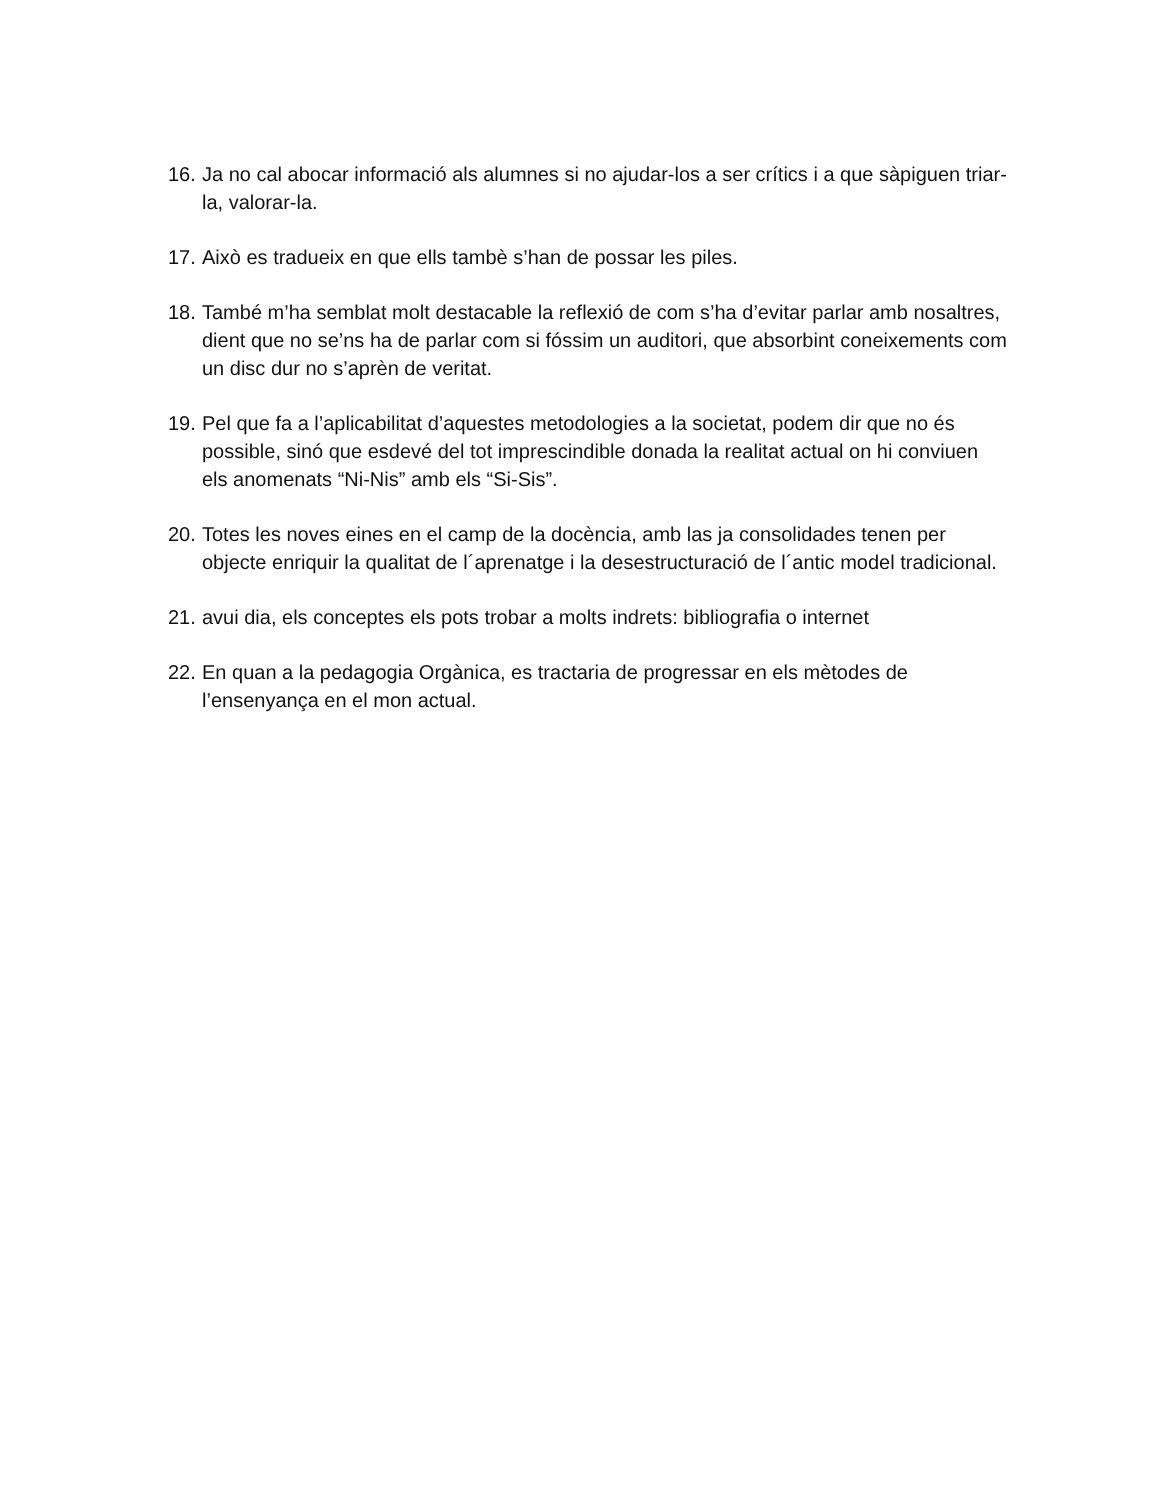16. Ja no cal abocar informació als alumnes si no ajudar-los a ser crítics i a que sàpiguen triar-la, valorar-la.
17. Això es tradueix en que ells tambè s’han de possar les piles.
18. També m’ha semblat molt destacable la reflexió de com s’ha d’evitar parlar amb nosaltres, dient que no se’ns ha de parlar com si fóssim un auditori, que absorbint coneixements com un disc dur no s’aprèn de veritat.
19. Pel que fa a l’aplicabilitat d’aquestes metodologies a la societat, podem dir que no és possible, sinó que esdevé del tot imprescindible donada la realitat actual on hi conviuen els anomenats “Ni-Nis” amb els “Si-Sis”.
20. Totes les noves eines en el camp de la docència, amb las ja consolidades tenen per objecte enriquir la qualitat de l´aprenatge i la desestructuració de l´antic model tradicional.
21. avui dia, els conceptes els pots trobar a molts indrets: bibliografia o internet
22. En quan a la pedagogia Orgànica, es tractaria de progressar en els mètodes de l’ensenyança en el mon actual.